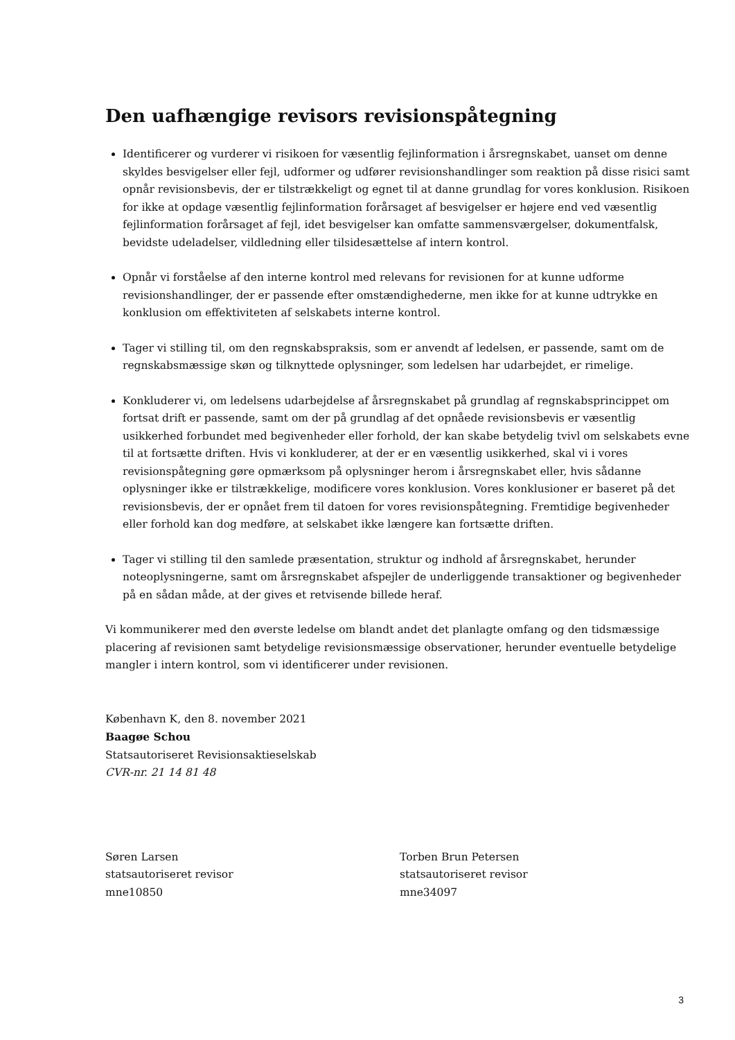Den uafhængige revisors revisionspåtegning
Identificerer og vurderer vi risikoen for væsentlig fejlinformation i årsregnskabet, uanset om denne skyldes besvigelser eller fejl, udformer og udfører revisionshandlinger som reaktion på disse risici samt opnår revisionsbevis, der er tilstrækkeligt og egnet til at danne grundlag for vores konklusion. Risikoen for ikke at opdage væsentlig fejlinformation forårsaget af besvigelser er højere end ved væsentlig fejlinformation forårsaget af fejl, idet besvigelser kan omfatte sammensværgelser, dokumentfalsk, bevidste udeladelser, vildledning eller tilsidesættelse af intern kontrol.
Opnår vi forståelse af den interne kontrol med relevans for revisionen for at kunne udforme revisionshandlinger, der er passende efter omstændighederne, men ikke for at kunne udtrykke en konklusion om effektiviteten af selskabets interne kontrol.
Tager vi stilling til, om den regnskabspraksis, som er anvendt af ledelsen, er passende, samt om de regnskabsmæssige skøn og tilknyttede oplysninger, som ledelsen har udarbejdet, er rimelige.
Konkluderer vi, om ledelsens udarbejdelse af årsregnskabet på grundlag af regnskabsprincippet om fortsat drift er passende, samt om der på grundlag af det opnåede revisionsbevis er væsentlig usikkerhed forbundet med begivenheder eller forhold, der kan skabe betydelig tvivl om selskabets evne til at fortsætte driften. Hvis vi konkluderer, at der er en væsentlig usikkerhed, skal vi i vores revisionspåtegning gøre opmærksom på oplysninger herom i årsregnskabet eller, hvis sådanne oplysninger ikke er tilstrækkelige, modificere vores konklusion. Vores konklusioner er baseret på det revisionsbevis, der er opnået frem til datoen for vores revisionspåtegning. Fremtidige begivenheder eller forhold kan dog medføre, at selskabet ikke længere kan fortsætte driften.
Tager vi stilling til den samlede præsentation, struktur og indhold af årsregnskabet, herunder noteoplysningerne, samt om årsregnskabet afspejler de underliggende transaktioner og begivenheder på en sådan måde, at der gives et retvisende billede heraf.
Vi kommunikerer med den øverste ledelse om blandt andet det planlagte omfang og den tidsmæssige placering af revisionen samt betydelige revisionsmæssige observationer, herunder eventuelle betydelige mangler i intern kontrol, som vi identificerer under revisionen.
København K, den 8. november 2021
Baagøe Schou
Statsautoriseret Revisionsaktieselskab
CVR-nr. 21 14 81 48
Søren Larsen
statsautoriseret revisor
mne10850
Torben Brun Petersen
statsautoriseret revisor
mne34097
3